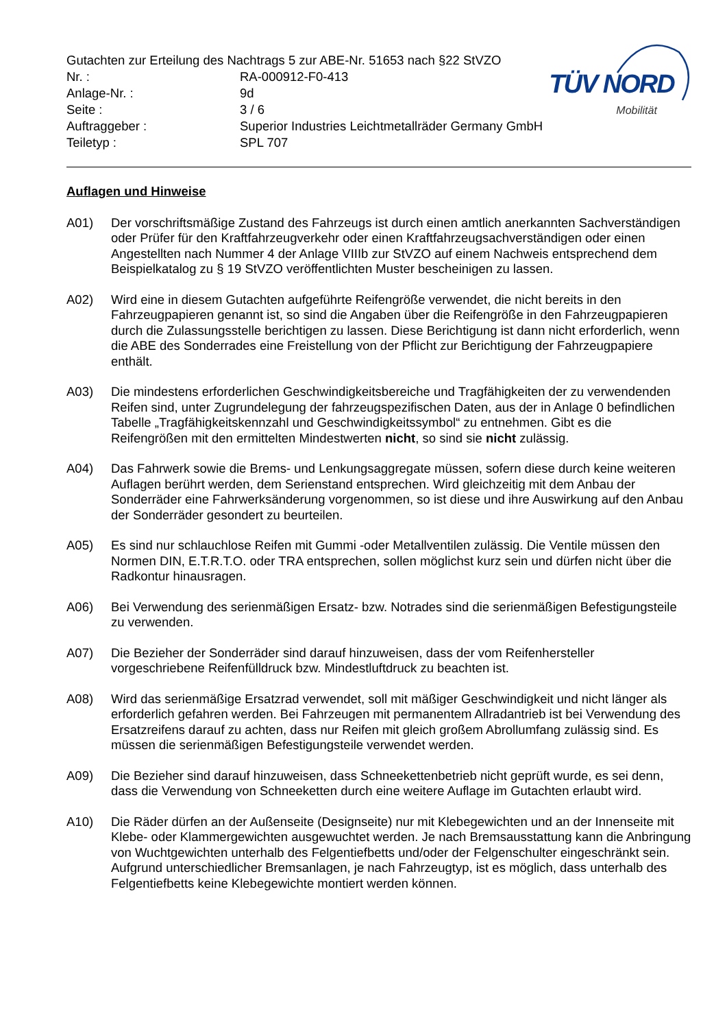Gutachten zur Erteilung des Nachtrags 5 zur ABE-Nr. 51653 nach §22 StVZO
| Nr. : | RA-000912-F0-413 |
| Anlage-Nr. : | 9d |
| Seite : | 3 / 6 |
| Auftraggeber : | Superior Industries Leichtmetallräder Germany GmbH |
| Teiletyp : | SPL 707 |
TÜV NORD
Mobilität
Auflagen und Hinweise
A01) Der vorschriftsmäßige Zustand des Fahrzeugs ist durch einen amtlich anerkannten Sachverständigen oder Prüfer für den Kraftfahrzeugverkehr oder einen Kraftfahrzeugsachverständigen oder einen Angestellten nach Nummer 4 der Anlage VIIIb zur StVZO auf einem Nachweis entsprechend dem Beispielkatalog zu § 19 StVZO veröffentlichten Muster bescheinigen zu lassen.
A02) Wird eine in diesem Gutachten aufgeführte Reifengröße verwendet, die nicht bereits in den Fahrzeugpapieren genannt ist, so sind die Angaben über die Reifengröße in den Fahrzeugpapieren durch die Zulassungsstelle berichtigen zu lassen. Diese Berichtigung ist dann nicht erforderlich, wenn die ABE des Sonderrades eine Freistellung von der Pflicht zur Berichtigung der Fahrzeugpapiere enthält.
A03) Die mindestens erforderlichen Geschwindigkeitsbereiche und Tragfähigkeiten der zu verwendenden Reifen sind, unter Zugrundelegung der fahrzeugspezifischen Daten, aus der in Anlage 0 befindlichen Tabelle „Tragfähigkeitskennzahl und Geschwindigkeitssymbol“ zu entnehmen. Gibt es die Reifengrößen mit den ermittelten Mindestwerten nicht, so sind sie nicht zulässig.
A04) Das Fahrwerk sowie die Brems- und Lenkungsaggregate müssen, sofern diese durch keine weiteren Auflagen berührt werden, dem Serienstand entsprechen. Wird gleichzeitig mit dem Anbau der Sonderräder eine Fahrwerksänderung vorgenommen, so ist diese und ihre Auswirkung auf den Anbau der Sonderräder gesondert zu beurteilen.
A05) Es sind nur schlauchlose Reifen mit Gummi -oder Metallventilen zulässig. Die Ventile müssen den Normen DIN, E.T.R.T.O. oder TRA entsprechen, sollen möglichst kurz sein und dürfen nicht über die Radkontur hinausragen.
A06) Bei Verwendung des serienmäßigen Ersatz- bzw. Notrades sind die serienmäßigen Befestigungsteile zu verwenden.
A07) Die Bezieher der Sonderräder sind darauf hinzuweisen, dass der vom Reifenhersteller vorgeschriebene Reifenfülldruck bzw. Mindestluftdruck zu beachten ist.
A08) Wird das serienmäßige Ersatzrad verwendet, soll mit mäßiger Geschwindigkeit und nicht länger als erforderlich gefahren werden. Bei Fahrzeugen mit permanentem Allradantrieb ist bei Verwendung des Ersatzreifens darauf zu achten, dass nur Reifen mit gleich großem Abrollumfang zulässig sind. Es müssen die serienmäßigen Befestigungsteile verwendet werden.
A09) Die Bezieher sind darauf hinzuweisen, dass Schneekettenbetrieb nicht geprüft wurde, es sei denn, dass die Verwendung von Schneeketten durch eine weitere Auflage im Gutachten erlaubt wird.
A10) Die Räder dürfen an der Außenseite (Designseite) nur mit Klebegewichten und an der Innenseite mit Klebe- oder Klammergewichten ausgewuchtet werden. Je nach Bremsausstattung kann die Anbringung von Wuchtgewichten unterhalb des Felgentiefbetts und/oder der Felgenschulter eingeschränkt sein. Aufgrund unterschiedlicher Bremsanlagen, je nach Fahrzeugtyp, ist es möglich, dass unterhalb des Felgentiefbetts keine Klebegewichte montiert werden können.